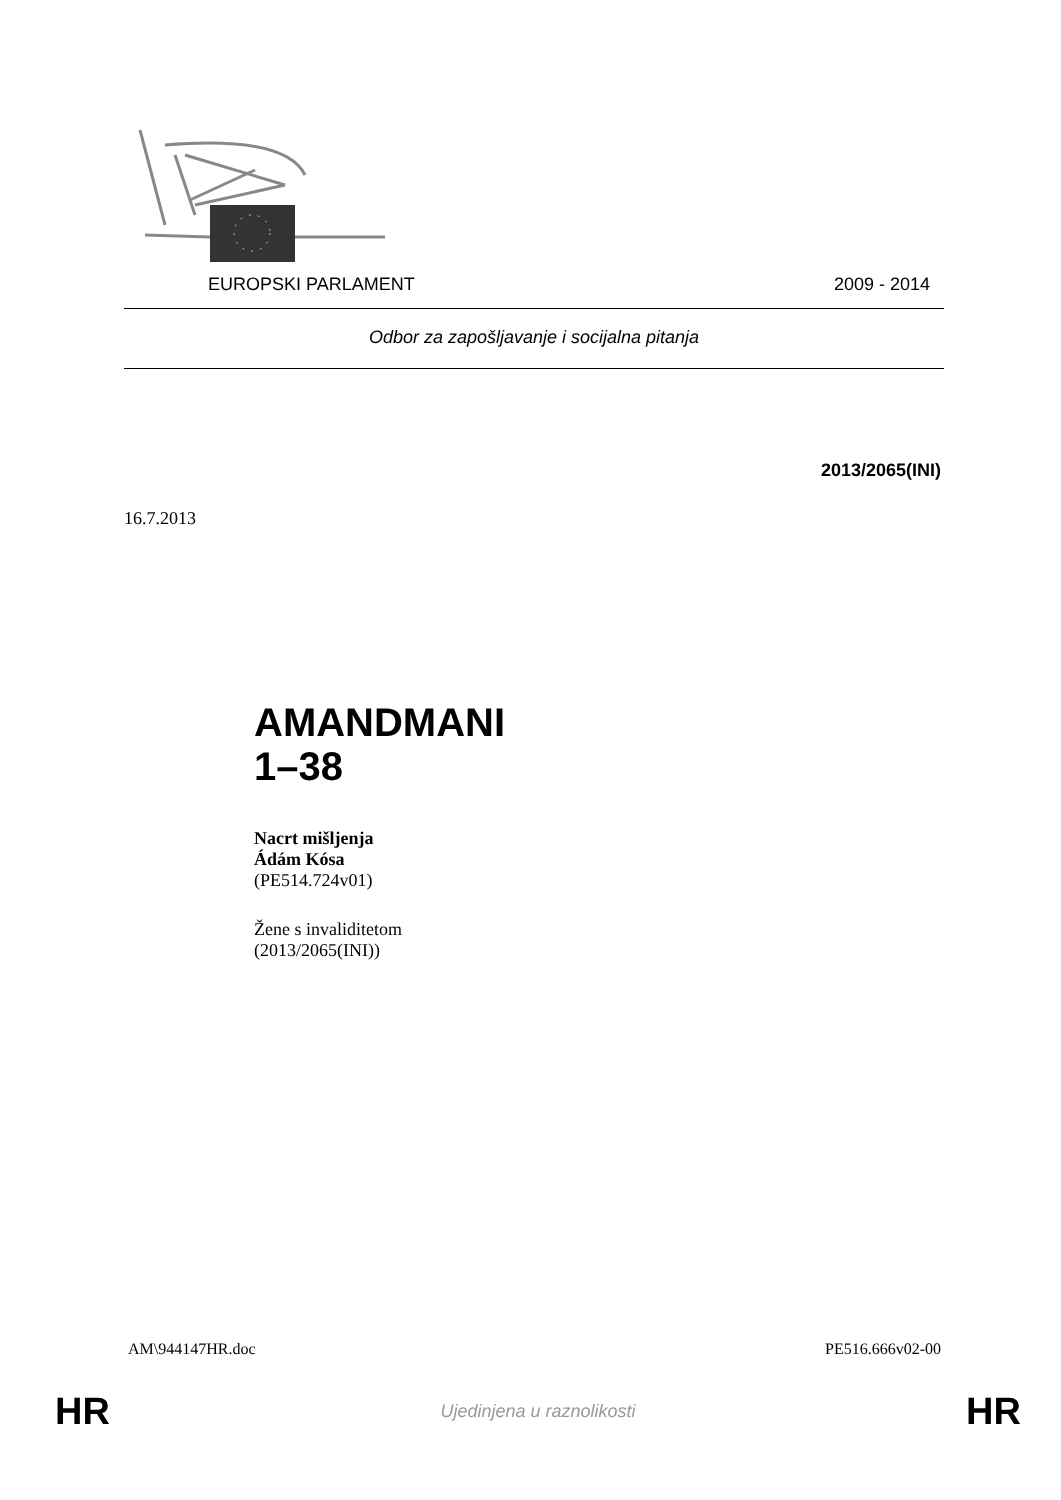EUROPSKI PARLAMENT 2009 - 2014
Odbor za zapošljavanje i socijalna pitanja
2013/2065(INI)
16.7.2013
AMANDMANI
1–38
Nacrt mišljenja
Ádám Kósa
(PE514.724v01)
Žene s invaliditetom
(2013/2065(INI))
AM\944147HR.doc PE516.666v02-00
HR Ujedinjena u raznolikosti HR